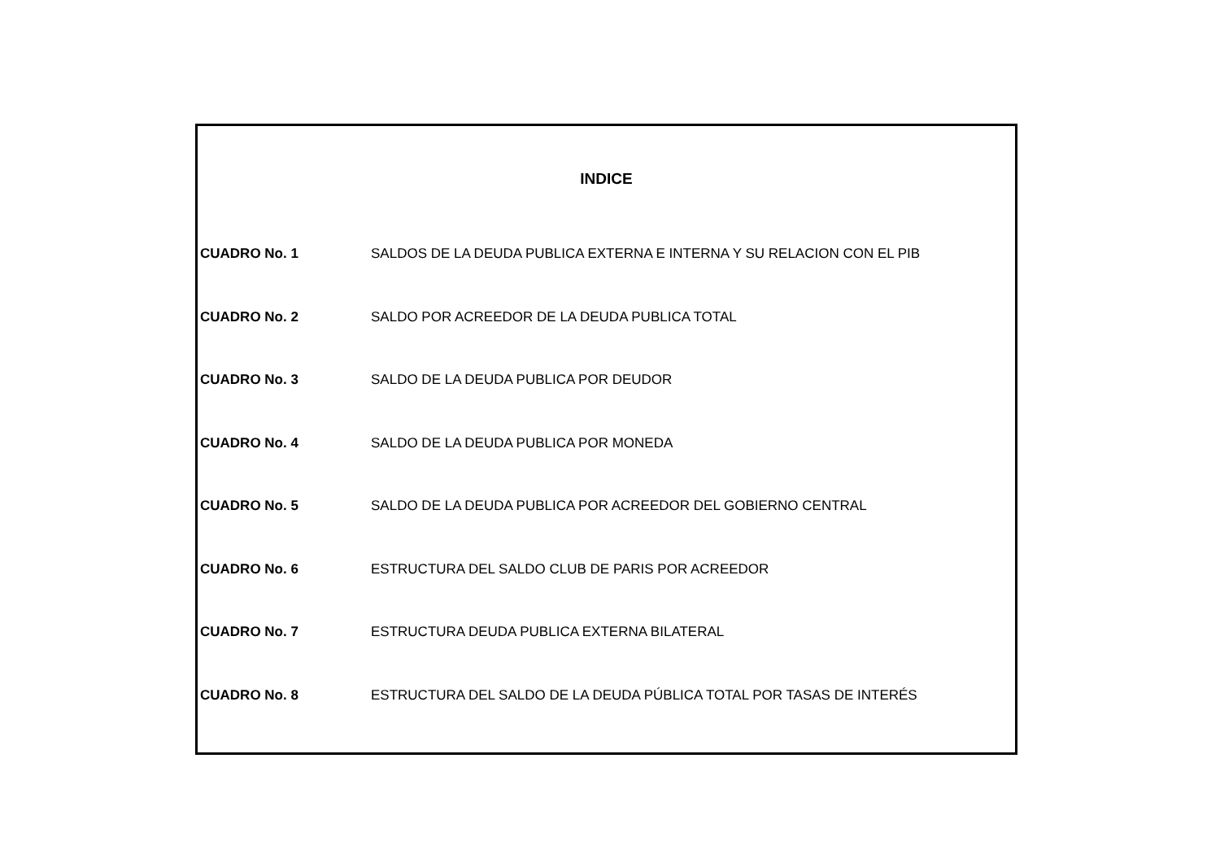INDICE
| CUADRO No. 1 | SALDOS DE LA DEUDA PUBLICA EXTERNA E INTERNA Y SU RELACION CON EL PIB |
| CUADRO No. 2 | SALDO POR ACREEDOR DE LA DEUDA PUBLICA TOTAL |
| CUADRO No. 3 | SALDO DE LA DEUDA PUBLICA POR DEUDOR |
| CUADRO No. 4 | SALDO DE LA DEUDA PUBLICA POR MONEDA |
| CUADRO No. 5 | SALDO DE LA DEUDA PUBLICA POR ACREEDOR DEL GOBIERNO CENTRAL |
| CUADRO No. 6 | ESTRUCTURA DEL SALDO CLUB DE PARIS POR ACREEDOR |
| CUADRO No. 7 | ESTRUCTURA DEUDA PUBLICA EXTERNA BILATERAL |
| CUADRO No. 8 | ESTRUCTURA DEL SALDO DE LA DEUDA PÚBLICA TOTAL POR TASAS DE INTERÉS |